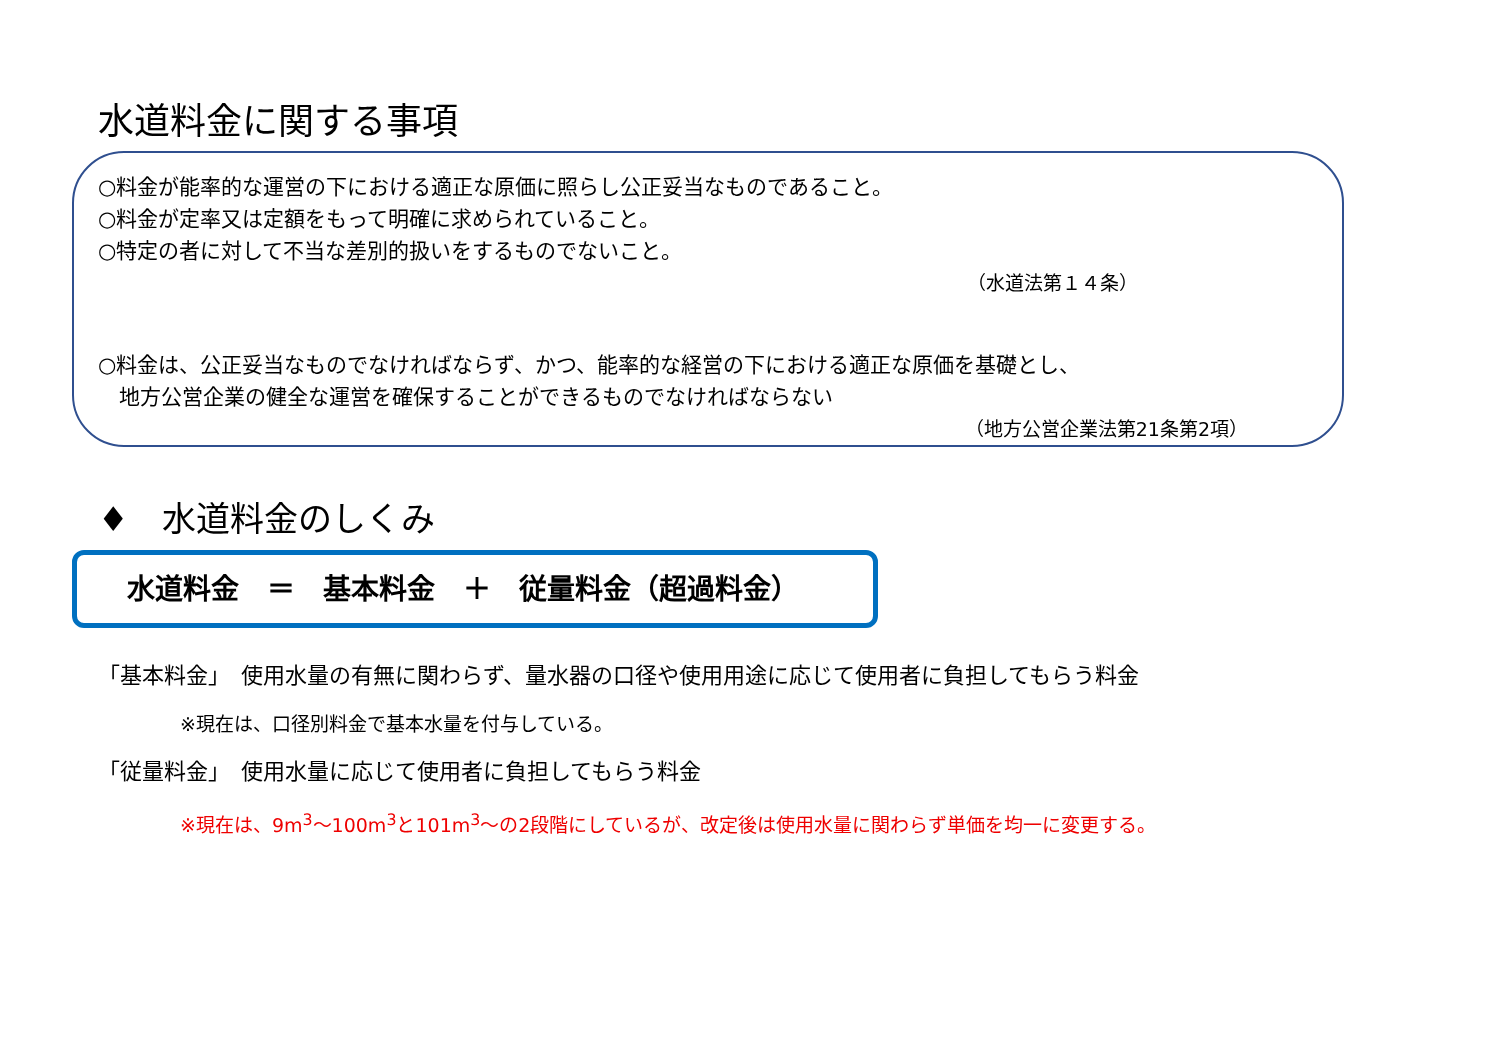水道料金に関する事項
○料金が能率的な運営の下における適正な原価に照らし公正妥当なものであること。
○料金が定率又は定額をもって明確に求められていること。
○特定の者に対して不当な差別的扱いをするものでないこと。
（水道法第１４条）
○料金は、公正妥当なものでなければならず、かつ、能率的な経営の下における適正な原価を基礎とし、
　地方公営企業の健全な運営を確保することができるものでなければならない
（地方公営企業法第21条第2項）
♦　水道料金のしくみ
水道料金　＝　基本料金　＋　従量料金（超過料金）
「基本料金」　使用水量の有無に関わらず、量水器の口径や使用用途に応じて使用者に負担してもらう料金
※現在は、口径別料金で基本水量を付与している。
「従量料金」　使用水量に応じて使用者に負担してもらう料金
※現在は、9m<sup>3</sup>～100m<sup>3</sup>と101m<sup>3</sup>～の2段階にしているが、改定後は使用水量に関わらず単価を均一に変更する。